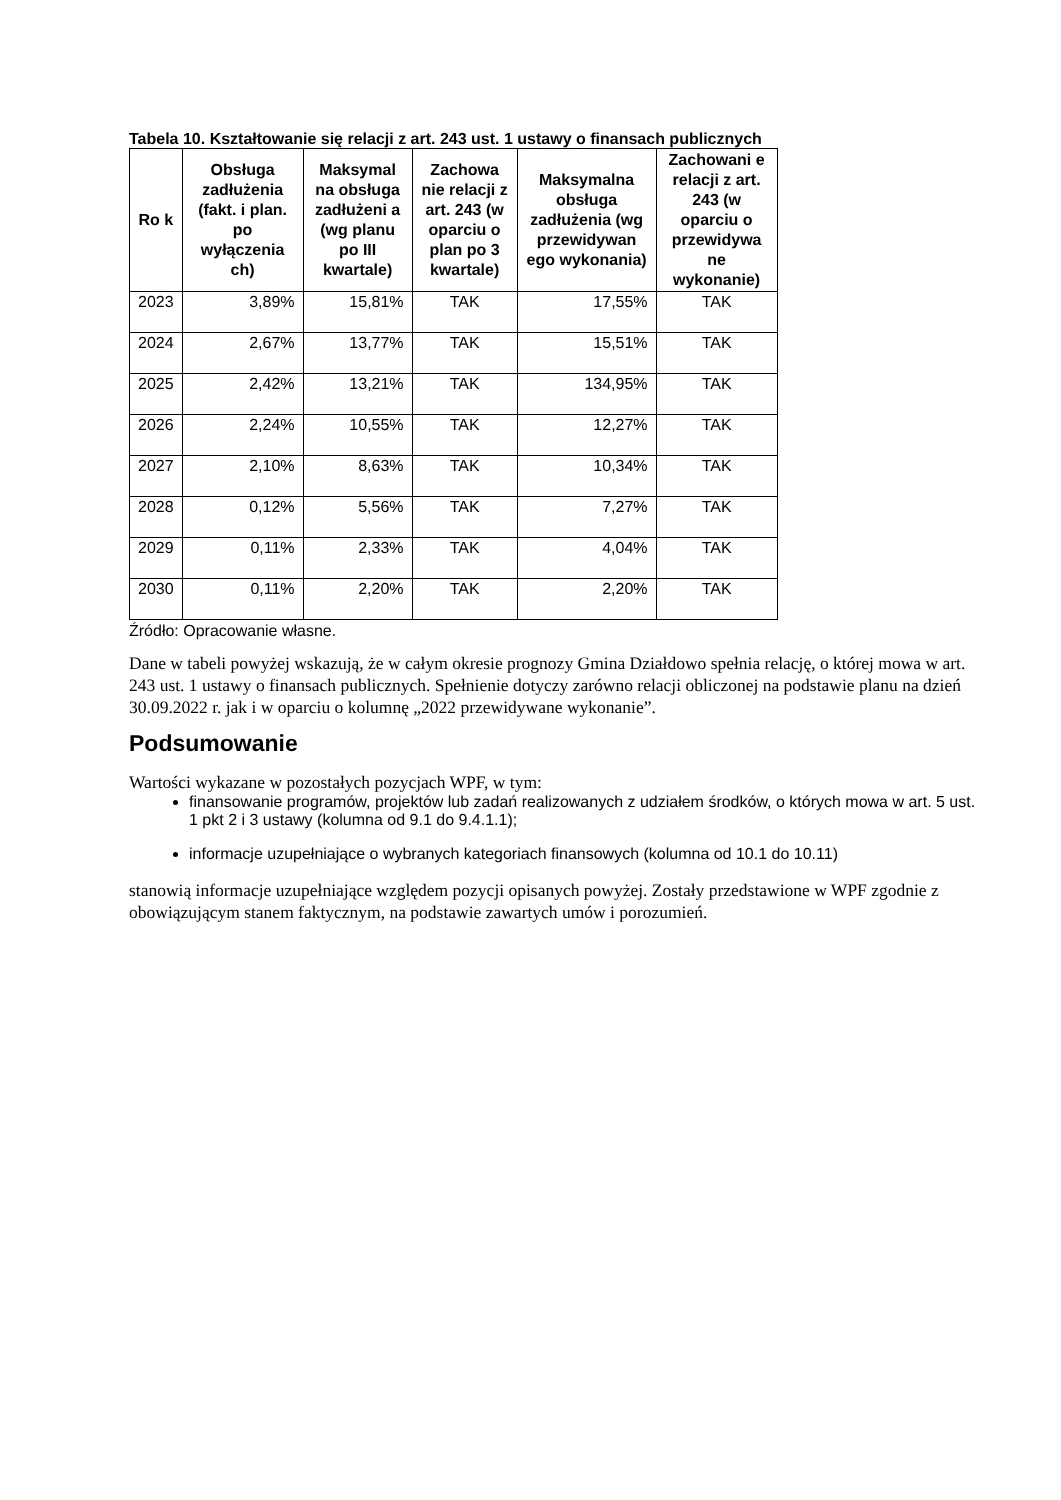Tabela 10. Kształtowanie się relacji z art. 243 ust. 1 ustawy o finansach publicznych
| Ro k | Obsługa zadłużenia (fakt. i plan. po wyłączenia ch) | Maksymal na obsługa zadłużeni a (wg planu po III kwartale) | Zachowa nie relacji z art. 243 (w oparciu o plan po 3 kwartale) | Maksymalna obsługa zadłużenia (wg przewidywan ego wykonania) | Zachowani e relacji z art. 243 (w oparciu o przewidywa ne wykonanie) |
| --- | --- | --- | --- | --- | --- |
| 2023 | 3,89% | 15,81% | TAK | 17,55% | TAK |
| 2024 | 2,67% | 13,77% | TAK | 15,51% | TAK |
| 2025 | 2,42% | 13,21% | TAK | 134,95% | TAK |
| 2026 | 2,24% | 10,55% | TAK | 12,27% | TAK |
| 2027 | 2,10% | 8,63% | TAK | 10,34% | TAK |
| 2028 | 0,12% | 5,56% | TAK | 7,27% | TAK |
| 2029 | 0,11% | 2,33% | TAK | 4,04% | TAK |
| 2030 | 0,11% | 2,20% | TAK | 2,20% | TAK |
Źródło: Opracowanie własne.
Dane w tabeli powyżej wskazują, że w całym okresie prognozy Gmina Działdowo spełnia relację, o której mowa w art. 243 ust. 1 ustawy o finansach publicznych. Spełnienie dotyczy zarówno relacji obliczonej na podstawie planu na dzień 30.09.2022 r. jak i w oparciu o kolumnę „2022 przewidywane wykonanie”.
Podsumowanie
Wartości wykazane w pozostałych pozycjach WPF, w tym:
finansowanie programów, projektów lub zadań realizowanych z udziałem środków, o których mowa w art. 5 ust. 1 pkt 2 i 3 ustawy (kolumna od 9.1 do 9.4.1.1);
informacje uzupełniające o wybranych kategoriach finansowych (kolumna od 10.1 do 10.11)
stanowią informacje uzupełniające względem pozycji opisanych powyżej. Zostały przedstawione w WPF zgodnie z obowiązującym stanem faktycznym, na podstawie zawartych umów i porozumień.